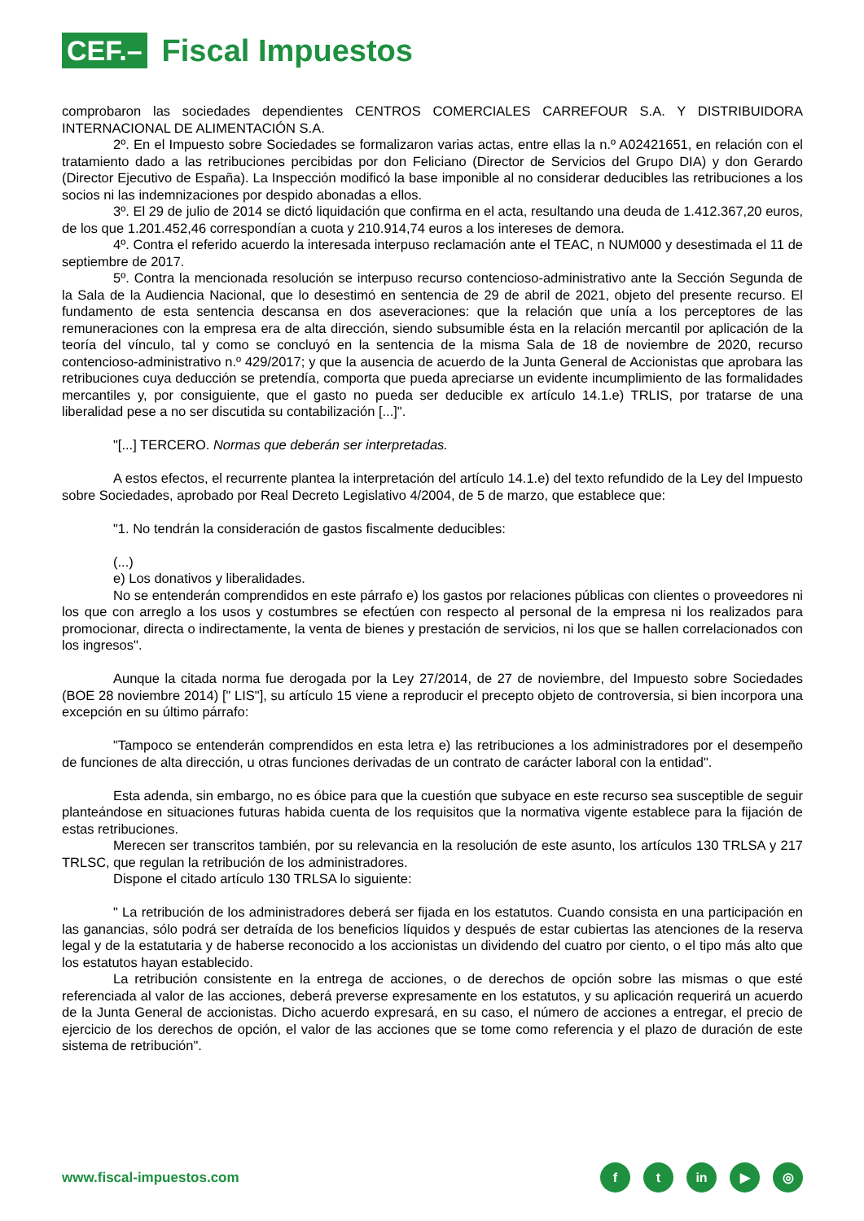CEF.–
Fiscal Impuestos
comprobaron las sociedades dependientes CENTROS COMERCIALES CARREFOUR S.A. Y DISTRIBUIDORA INTERNACIONAL DE ALIMENTACIÓN S.A.
2º. En el Impuesto sobre Sociedades se formalizaron varias actas, entre ellas la n.º A02421651, en relación con el tratamiento dado a las retribuciones percibidas por don Feliciano (Director de Servicios del Grupo DIA) y don Gerardo (Director Ejecutivo de España). La Inspección modificó la base imponible al no considerar deducibles las retribuciones a los socios ni las indemnizaciones por despido abonadas a ellos.
3º. El 29 de julio de 2014 se dictó liquidación que confirma en el acta, resultando una deuda de 1.412.367,20 euros, de los que 1.201.452,46 correspondían a cuota y 210.914,74 euros a los intereses de demora.
4º. Contra el referido acuerdo la interesada interpuso reclamación ante el TEAC, n NUM000 y desestimada el 11 de septiembre de 2017.
5º. Contra la mencionada resolución se interpuso recurso contencioso-administrativo ante la Sección Segunda de la Sala de la Audiencia Nacional, que lo desestimó en sentencia de 29 de abril de 2021, objeto del presente recurso. El fundamento de esta sentencia descansa en dos aseveraciones: que la relación que unía a los perceptores de las remuneraciones con la empresa era de alta dirección, siendo subsumible ésta en la relación mercantil por aplicación de la teoría del vínculo, tal y como se concluyó en la sentencia de la misma Sala de 18 de noviembre de 2020, recurso contencioso-administrativo n.º 429/2017; y que la ausencia de acuerdo de la Junta General de Accionistas que aprobara las retribuciones cuya deducción se pretendía, comporta que pueda apreciarse un evidente incumplimiento de las formalidades mercantiles y, por consiguiente, que el gasto no pueda ser deducible ex artículo 14.1.e) TRLIS, por tratarse de una liberalidad pese a no ser discutida su contabilización [...]".
"[...] TERCERO. Normas que deberán ser interpretadas.
A estos efectos, el recurrente plantea la interpretación del artículo 14.1.e) del texto refundido de la Ley del Impuesto sobre Sociedades, aprobado por Real Decreto Legislativo 4/2004, de 5 de marzo, que establece que:
"1. No tendrán la consideración de gastos fiscalmente deducibles:
(...)
e) Los donativos y liberalidades.
No se entenderán comprendidos en este párrafo e) los gastos por relaciones públicas con clientes o proveedores ni los que con arreglo a los usos y costumbres se efectúen con respecto al personal de la empresa ni los realizados para promocionar, directa o indirectamente, la venta de bienes y prestación de servicios, ni los que se hallen correlacionados con los ingresos".
Aunque la citada norma fue derogada por la Ley 27/2014, de 27 de noviembre, del Impuesto sobre Sociedades (BOE 28 noviembre 2014) [" LIS"], su artículo 15 viene a reproducir el precepto objeto de controversia, si bien incorpora una excepción en su último párrafo:
"Tampoco se entenderán comprendidos en esta letra e) las retribuciones a los administradores por el desempeño de funciones de alta dirección, u otras funciones derivadas de un contrato de carácter laboral con la entidad".
Esta adenda, sin embargo, no es óbice para que la cuestión que subyace en este recurso sea susceptible de seguir planteándose en situaciones futuras habida cuenta de los requisitos que la normativa vigente establece para la fijación de estas retribuciones.
Merecen ser transcritos también, por su relevancia en la resolución de este asunto, los artículos 130 TRLSA y 217 TRLSC, que regulan la retribución de los administradores.
Dispone el citado artículo 130 TRLSA lo siguiente:
" La retribución de los administradores deberá ser fijada en los estatutos. Cuando consista en una participación en las ganancias, sólo podrá ser detraída de los beneficios líquidos y después de estar cubiertas las atenciones de la reserva legal y de la estatutaria y de haberse reconocido a los accionistas un dividendo del cuatro por ciento, o el tipo más alto que los estatutos hayan establecido.
La retribución consistente en la entrega de acciones, o de derechos de opción sobre las mismas o que esté referenciada al valor de las acciones, deberá preverse expresamente en los estatutos, y su aplicación requerirá un acuerdo de la Junta General de accionistas. Dicho acuerdo expresará, en su caso, el número de acciones a entregar, el precio de ejercicio de los derechos de opción, el valor de las acciones que se tome como referencia y el plazo de duración de este sistema de retribución".
www.fiscal-impuestos.com
ft in ▶ ◎